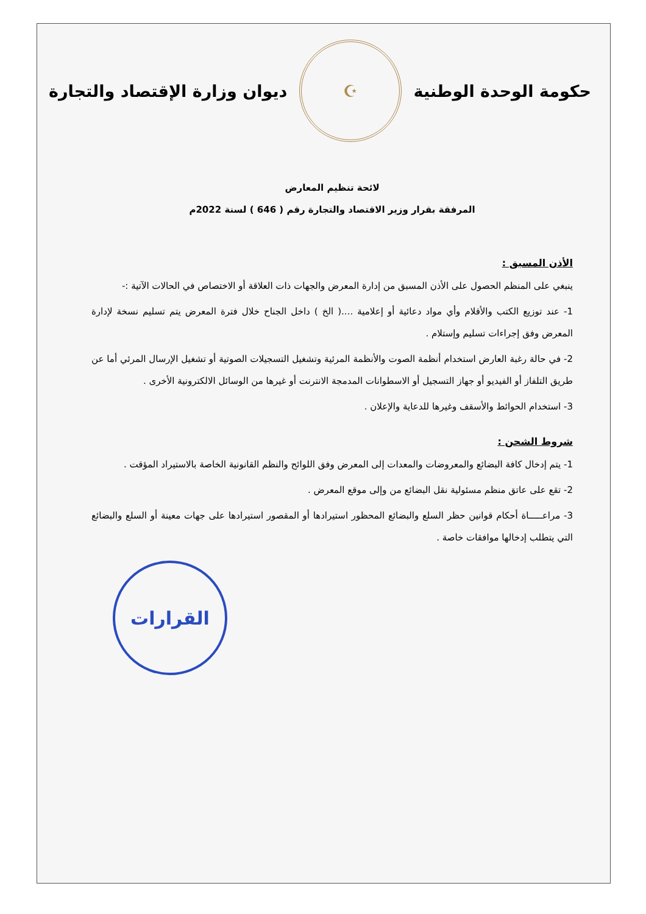حكومة الوحدة الوطنية
☪
ديوان وزارة الإقتصاد والتجارة
لائحة تنظيم المعارض
المرفقة بقرار وزير الاقتصاد والتجارة رقم ( 646 ) لسنة 2022م
الأذن المسبق :
ينبغي على المنظم الحصول على الأذن المسبق من إدارة المعرض والجهات ذات العلاقة أو الاختصاص في الحالات الآتية :-
1- عند توزيع الكتب والأقلام وأي مواد دعائية أو إعلامية ....( الخ ) داخل الجناح خلال فترة المعرض يتم تسليم نسخة لإدارة المعرض وفق إجراءات تسليم وإستلام .
2- في حالة رغبة العارض استخدام أنظمة الصوت والأنظمة المرئية وتشغيل التسجيلات الصوتية أو تشغيل الإرسال المرئي أما عن طريق التلفاز أو الفيديو أو جهاز التسجيل أو الاسطوانات المدمجة الانترنت أو غيرها من الوسائل الالكترونية الأخرى .
3- استخدام الحوائط والأسقف وغيرها للدعاية والإعلان .
شروط الشحن :
1- يتم إدخال كافة البضائع والمعروضات والمعدات إلى المعرض وفق اللوائح والنظم القانونية الخاصة بالاستيراد المؤقت .
2- تقع على عاتق منظم مسئولية نقل البضائع من وإلى موقع المعرض .
3- مراعـــــاة أحكام قوانين حظر السلع والبضائع المحظور استيرادها أو المقصور استيرادها على جهات معينة أو السلع والبضائع التي يتطلب إدخالها موافقات خاصة .
القرارات